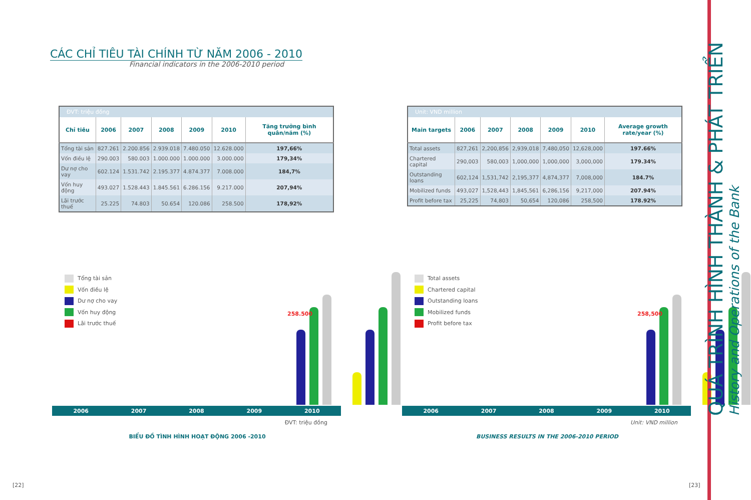CÁC CHỈ TIÊU TÀI CHÍNH TỪ NĂM 2006 - 2010
Financial indicators in the 2006-2010 period
| ĐVT: triệu đồng | | | | | | |
| Chỉ tiêu | 2006 | 2007 | 2008 | 2009 | 2010 | Tăng trưởng bình quân/năm (%) |
| Tổng tài sản | 827.261 | 2.200.856 | 2.939.018 | 7.480.050 | 12.628.000 | 197,66% |
| Vốn điều lệ | 290.003 | 580.003 | 1.000.000 | 1.000.000 | 3.000.000 | 179,34% |
| Dư nợ cho vay | 602.124 | 1.531.742 | 2.195.377 | 4.874.377 | 7.008.000 | 184,7% |
| Vốn huy động | 493.027 | 1.528.443 | 1.845.561 | 6.286.156 | 9.217.000 | 207,94% |
| Lãi trước thuế | 25.225 | 74.803 | 50.654 | 120.086 | 258.500 | 178,92% |
| Unit: VND million | | | | | | |
| Main targets | 2006 | 2007 | 2008 | 2009 | 2010 | Average growth rate/year (%) |
| Total assets | 827,261 | 2,200,856 | 2,939,018 | 7,480,050 | 12,628,000 | 197.66% |
| Chartered capital | 290,003 | 580,003 | 1,000,000 | 1,000,000 | 3,000,000 | 179.34% |
| Outstanding loans | 602,124 | 1,531,742 | 2,195,377 | 4,874,377 | 7,008,000 | 184.7% |
| Mobilized funds | 493,027 | 1,528,443 | 1,845,561 | 6,286,156 | 9,217,000 | 207.94% |
| Profit before tax | 25,225 | 74,803 | 50,654 | 120,086 | 258,500 | 178.92% |
Tổng tài sản
Vốn điều lệ
Dư nợ cho vay
Vốn huy động
Lãi trước thuế
258.500
2006 2007 2008 2009 2010
ĐVT: triệu đồng
BIỂU ĐỒ TÌNH HÌNH HOẠT ĐỘNG 2006 -2010
Total assets
Chartered capital
Outstanding loans
Mobilized funds
Profit before tax
258,500
2006 2007 2008 2009 2010
Unit: VND million
BUSINESS RESULTS IN THE 2006-2010 PERIOD
QUÁ TRÌNH HÌNH THÀNH & PHÁT TRIỂN
History and Operations of the Bank
[22] [23]